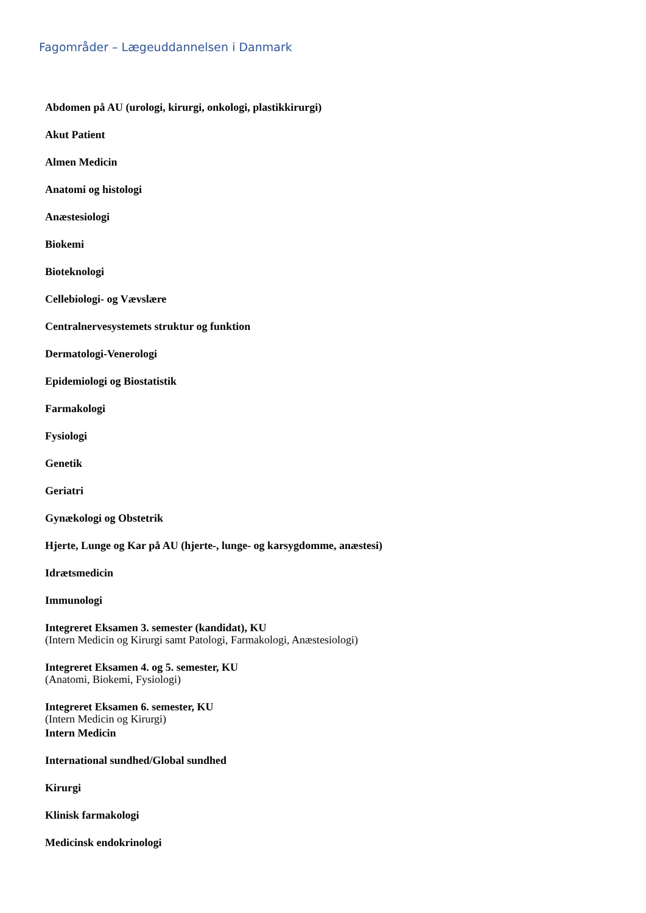Fagområder – Lægeuddannelsen i Danmark
Abdomen på AU (urologi, kirurgi, onkologi, plastikkirurgi)
Akut Patient
Almen Medicin
Anatomi og histologi
Anæstesiologi
Biokemi
Bioteknologi
Cellebiologi- og Vævslære
Centralnervesystemets struktur og funktion
Dermatologi-Venerologi
Epidemiologi og Biostatistik
Farmakologi
Fysiologi
Genetik
Geriatri
Gynækologi og Obstetrik
Hjerte, Lunge og Kar på AU (hjerte-, lunge- og karsygdomme, anæstesi)
Idrætsmedicin
Immunologi
Integreret Eksamen 3. semester (kandidat), KU
(Intern Medicin og Kirurgi samt Patologi, Farmakologi, Anæstesiologi)
Integreret Eksamen 4. og 5. semester, KU
(Anatomi, Biokemi, Fysiologi)
Integreret Eksamen 6. semester, KU
(Intern Medicin og Kirurgi)
Intern Medicin
International sundhed/Global sundhed
Kirurgi
Klinisk farmakologi
Medicinsk endokrinologi